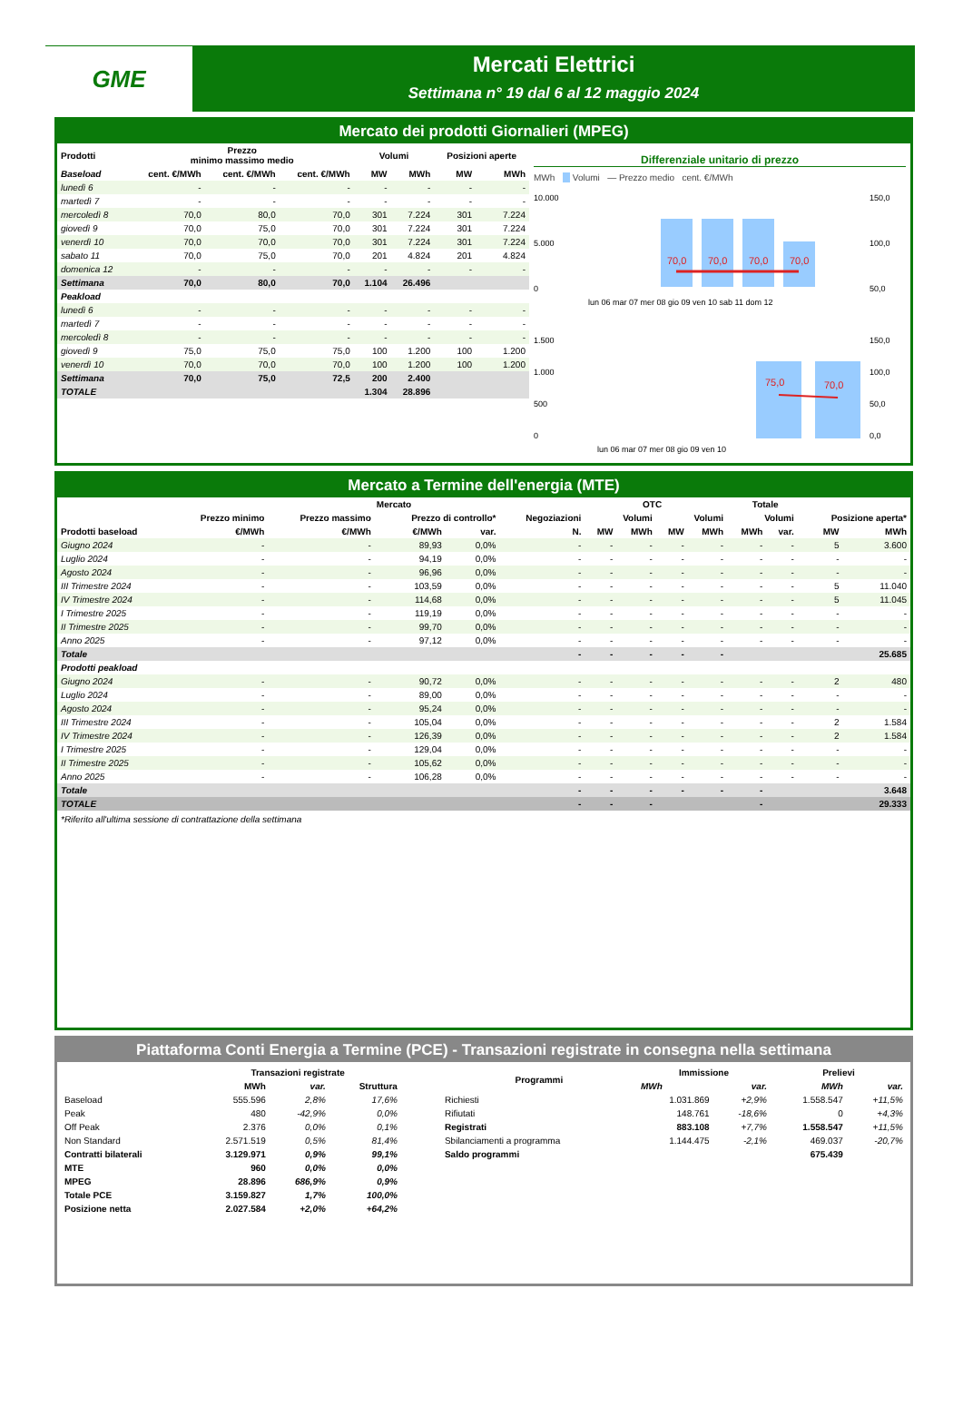GME
Mercati Elettrici
Settimana n° 19 dal 6 al 12 maggio 2024
Mercato dei prodotti Giornalieri (MPEG)
| Prodotti | Prezzo minimo massimo medio | | | Volumi | | Posizioni aperte | |
| --- | --- | --- | --- | --- | --- | --- | --- |
| Baseload | cent. €/MWh | cent. €/MWh | cent. €/MWh | MW | MWh | MW | MWh |
| lunedì 6 | - | - | - | - | - | - | - |
| martedì 7 | - | - | - | - | - | - | - |
| mercoledì 8 | 70,0 | 80,0 | 70,0 | 301 | 7.224 | 301 | 7.224 |
| giovedì 9 | 70,0 | 75,0 | 70,0 | 301 | 7.224 | 301 | 7.224 |
| venerdì 10 | 70,0 | 70,0 | 70,0 | 301 | 7.224 | 301 | 7.224 |
| sabato 11 | 70,0 | 75,0 | 70,0 | 201 | 4.824 | 201 | 4.824 |
| domenica 12 | - | - | - | - | - | - | - |
| Settimana | 70,0 | 80,0 | 70,0 | 1.104 | 26.496 | | |
| Peakload | | | | | | | |
| lunedì 6 | - | - | - | - | - | - | - |
| martedì 7 | - | - | - | - | - | - | - |
| mercoledì 8 | - | - | - | - | - | - | - |
| giovedì 9 | 75,0 | 75,0 | 75,0 | 100 | 1.200 | 100 | 1.200 |
| venerdì 10 | 70,0 | 70,0 | 70,0 | 100 | 1.200 | 100 | 1.200 |
| Settimana | 70,0 | 75,0 | 72,5 | 200 | 2.400 | | |
| TOTALE | | | | 1.304 | 28.896 | | |
Differenziale unitario di prezzo
MWh Volumi — Prezzo medio cent. €/MWh
10.000
5.000
0
150,0
100,0
50,0
70,0
70,0
70,0
70,0
lun 06 mar 07 mer 08 gio 09 ven 10 sab 11 dom 12
1.500
1.000
500
0
75,0
70,0
150,0
100,0
50,0
0,0
lun 06 mar 07 mer 08 gio 09 ven 10
Mercato a Termine dell'energia (MTE)
| | Mercato | | | | | | OTC | | Totale | | | | |
| --- | --- | --- | --- | --- | --- | --- | --- | --- | --- | --- | --- | --- | --- |
| | Prezzo minimo | Prezzo massimo | Prezzo di controllo* | | Negoziazioni | Volumi | | Volumi | | Volumi | | Posizione aperta* | |
| Prodotti baseload | €/MWh | €/MWh | €/MWh | var. | N. | MW | MWh | MW | MWh | MWh | var. | MW | MWh |
| Giugno 2024 | - | - | 89,93 | 0,0% | - | - | - | - | - | - | - | 5 | 3.600 |
| Luglio 2024 | - | - | 94,19 | 0,0% | - | - | - | - | - | - | - | - | - |
| Agosto 2024 | - | - | 96,96 | 0,0% | - | - | - | - | - | - | - | - | - |
| III Trimestre 2024 | - | - | 103,59 | 0,0% | - | - | - | - | - | - | - | 5 | 11.040 |
| IV Trimestre 2024 | - | - | 114,68 | 0,0% | - | - | - | - | - | - | - | 5 | 11.045 |
| I Trimestre 2025 | - | - | 119,19 | 0,0% | - | - | - | - | - | - | - | - | - |
| II Trimestre 2025 | - | - | 99,70 | 0,0% | - | - | - | - | - | - | - | - | - |
| Anno 2025 | - | - | 97,12 | 0,0% | - | - | - | - | - | - | - | - | - |
| Totale | | | | | - | - | - | - | - | | | | 25.685 |
| Prodotti peakload | | | | | | | | | | | | | |
| Giugno 2024 | - | - | 90,72 | 0,0% | - | - | - | - | - | - | - | 2 | 480 |
| Luglio 2024 | - | - | 89,00 | 0,0% | - | - | - | - | - | - | - | - | - |
| Agosto 2024 | - | - | 95,24 | 0,0% | - | - | - | - | - | - | - | - | - |
| III Trimestre 2024 | - | - | 105,04 | 0,0% | - | - | - | - | - | - | - | 2 | 1.584 |
| IV Trimestre 2024 | - | - | 126,39 | 0,0% | - | - | - | - | - | - | - | 2 | 1.584 |
| I Trimestre 2025 | - | - | 129,04 | 0,0% | - | - | - | - | - | - | - | - | - |
| II Trimestre 2025 | - | - | 105,62 | 0,0% | - | - | - | - | - | - | - | - | - |
| Anno 2025 | - | - | 106,28 | 0,0% | - | - | - | - | - | - | - | - | - |
| Totale | | | | | - | - | - | - | - | - | | | 3.648 |
| TOTALE | | | | | - | - | - | | | - | | | 29.333 |
*Riferito all'ultima sessione di contrattazione della settimana
Piattaforma Conti Energia a Termine (PCE) - Transazioni registrate in consegna nella settimana
| | Transazioni registrate | | |
| --- | --- | --- | --- |
| | MWh | var. | Struttura |
| Baseload | 555.596 | 2,8% | 17,6% |
| Peak | 480 | -42,9% | 0,0% |
| Off Peak | 2.376 | 0,0% | 0,1% |
| Non Standard | 2.571.519 | 0,5% | 81,4% |
| Contratti bilaterali | 3.129.971 | 0,9% | 99,1% |
| MTE | 960 | 0,0% | 0,0% |
| MPEG | 28.896 | 686,9% | 0,9% |
| Totale PCE | 3.159.827 | 1,7% | 100,0% |
| Posizione netta | 2.027.584 | +2,0% | +64,2% |
| Programmi | Immissione | | Prelievi | |
| --- | --- | --- | --- | --- |
| | MWh | var. | MWh | var. |
| Richiesti | 1.031.869 | +2,9% | 1.558.547 | +11,5% |
| Rifiutati | 148.761 | -18,6% | 0 | +4,3% |
| Registrati | 883.108 | +7,7% | 1.558.547 | +11,5% |
| Sbilanciamenti a programma | 1.144.475 | -2,1% | 469.037 | -20,7% |
| Saldo programmi | | | 675.439 | |